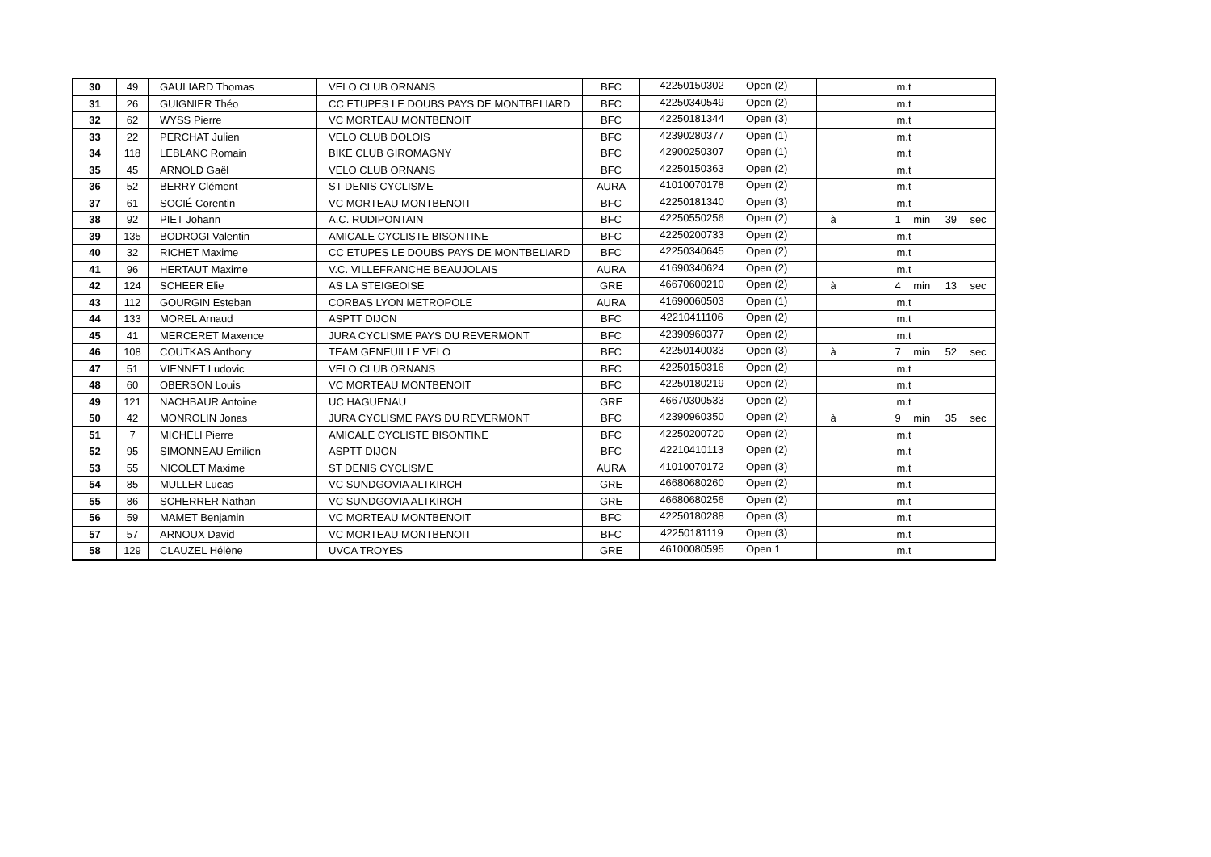| 30 | 49 | GAULIARD Thomas | VELO CLUB ORNANS | BFC | 42250150302 | Open (2) | m.t |
| 31 | 26 | GUIGNIER Théo | CC ETUPES LE DOUBS PAYS DE MONTBELIARD | BFC | 42250340549 | Open (2) | m.t |
| 32 | 62 | WYSS Pierre | VC MORTEAU MONTBENOIT | BFC | 42250181344 | Open (3) | m.t |
| 33 | 22 | PERCHAT Julien | VELO CLUB DOLOIS | BFC | 42390280377 | Open (1) | m.t |
| 34 | 118 | LEBLANC Romain | BIKE CLUB GIROMAGNY | BFC | 42900250307 | Open (1) | m.t |
| 35 | 45 | ARNOLD Gaël | VELO CLUB ORNANS | BFC | 42250150363 | Open (2) | m.t |
| 36 | 52 | BERRY Clément | ST DENIS CYCLISME | AURA | 41010070178 | Open (2) | m.t |
| 37 | 61 | SOCIÉ Corentin | VC MORTEAU MONTBENOIT | BFC | 42250181340 | Open (3) | m.t |
| 38 | 92 | PIET Johann | A.C. RUDIPONTAIN | BFC | 42250550256 | Open (2) | à 1 min 39 sec |
| 39 | 135 | BODROGI Valentin | AMICALE CYCLISTE BISONTINE | BFC | 42250200733 | Open (2) | m.t |
| 40 | 32 | RICHET Maxime | CC ETUPES LE DOUBS PAYS DE MONTBELIARD | BFC | 42250340645 | Open (2) | m.t |
| 41 | 96 | HERTAUT Maxime | V.C. VILLEFRANCHE BEAUJOLAIS | AURA | 41690340624 | Open (2) | m.t |
| 42 | 124 | SCHEER Elie | AS LA STEIGEOISE | GRE | 46670600210 | Open (2) | à 4 min 13 sec |
| 43 | 112 | GOURGIN Esteban | CORBAS LYON METROPOLE | AURA | 41690060503 | Open (1) | m.t |
| 44 | 133 | MOREL Arnaud | ASPTT DIJON | BFC | 42210411106 | Open (2) | m.t |
| 45 | 41 | MERCERET Maxence | JURA CYCLISME PAYS DU REVERMONT | BFC | 42390960377 | Open (2) | m.t |
| 46 | 108 | COUTKAS Anthony | TEAM GENEUILLE VELO | BFC | 42250140033 | Open (3) | à 7 min 52 sec |
| 47 | 51 | VIENNET Ludovic | VELO CLUB ORNANS | BFC | 42250150316 | Open (2) | m.t |
| 48 | 60 | OBERSON Louis | VC MORTEAU MONTBENOIT | BFC | 42250180219 | Open (2) | m.t |
| 49 | 121 | NACHBAUR Antoine | UC HAGUENAU | GRE | 46670300533 | Open (2) | m.t |
| 50 | 42 | MONROLIN Jonas | JURA CYCLISME PAYS DU REVERMONT | BFC | 42390960350 | Open (2) | à 9 min 35 sec |
| 51 | 7 | MICHELI Pierre | AMICALE CYCLISTE BISONTINE | BFC | 42250200720 | Open (2) | m.t |
| 52 | 95 | SIMONNEAU Emilien | ASPTT DIJON | BFC | 42210410113 | Open (2) | m.t |
| 53 | 55 | NICOLET Maxime | ST DENIS CYCLISME | AURA | 41010070172 | Open (3) | m.t |
| 54 | 85 | MULLER Lucas | VC SUNDGOVIA ALTKIRCH | GRE | 46680680260 | Open (2) | m.t |
| 55 | 86 | SCHERRER Nathan | VC SUNDGOVIA ALTKIRCH | GRE | 46680680256 | Open (2) | m.t |
| 56 | 59 | MAMET Benjamin | VC MORTEAU MONTBENOIT | BFC | 42250180288 | Open (3) | m.t |
| 57 | 57 | ARNOUX David | VC MORTEAU MONTBENOIT | BFC | 42250181119 | Open (3) | m.t |
| 58 | 129 | CLAUZEL Hélène | UVCA TROYES | GRE | 46100080595 | Open 1 | m.t |